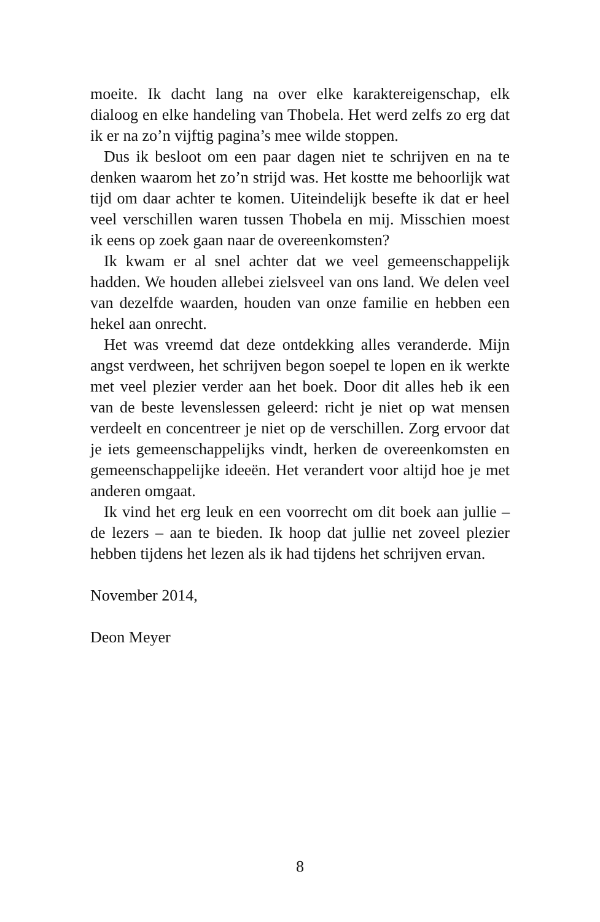moeite. Ik dacht lang na over elke karaktereigenschap, elk dialoog en elke handeling van Thobela. Het werd zelfs zo erg dat ik er na zo’n vijftig pagina’s mee wilde stoppen.
Dus ik besloot om een paar dagen niet te schrijven en na te denken waarom het zo’n strijd was. Het kostte me behoorlijk wat tijd om daar achter te komen. Uiteindelijk besefte ik dat er heel veel verschillen waren tussen Thobela en mij. Misschien moest ik eens op zoek gaan naar de overeenkomsten?
Ik kwam er al snel achter dat we veel gemeenschappelijk hadden. We houden allebei zielsveel van ons land. We delen veel van dezelfde waarden, houden van onze familie en hebben een hekel aan onrecht.
Het was vreemd dat deze ontdekking alles veranderde. Mijn angst verdween, het schrijven begon soepel te lopen en ik werkte met veel plezier verder aan het boek. Door dit alles heb ik een van de beste levenslessen geleerd: richt je niet op wat mensen verdeelt en concentreer je niet op de verschillen. Zorg ervoor dat je iets gemeenschappelijks vindt, herken de overeenkomsten en gemeenschappelijke ideeën. Het verandert voor altijd hoe je met anderen omgaat.
Ik vind het erg leuk en een voorrecht om dit boek aan jullie – de lezers – aan te bieden. Ik hoop dat jullie net zoveel plezier hebben tijdens het lezen als ik had tijdens het schrijven ervan.
November 2014,
Deon Meyer
8